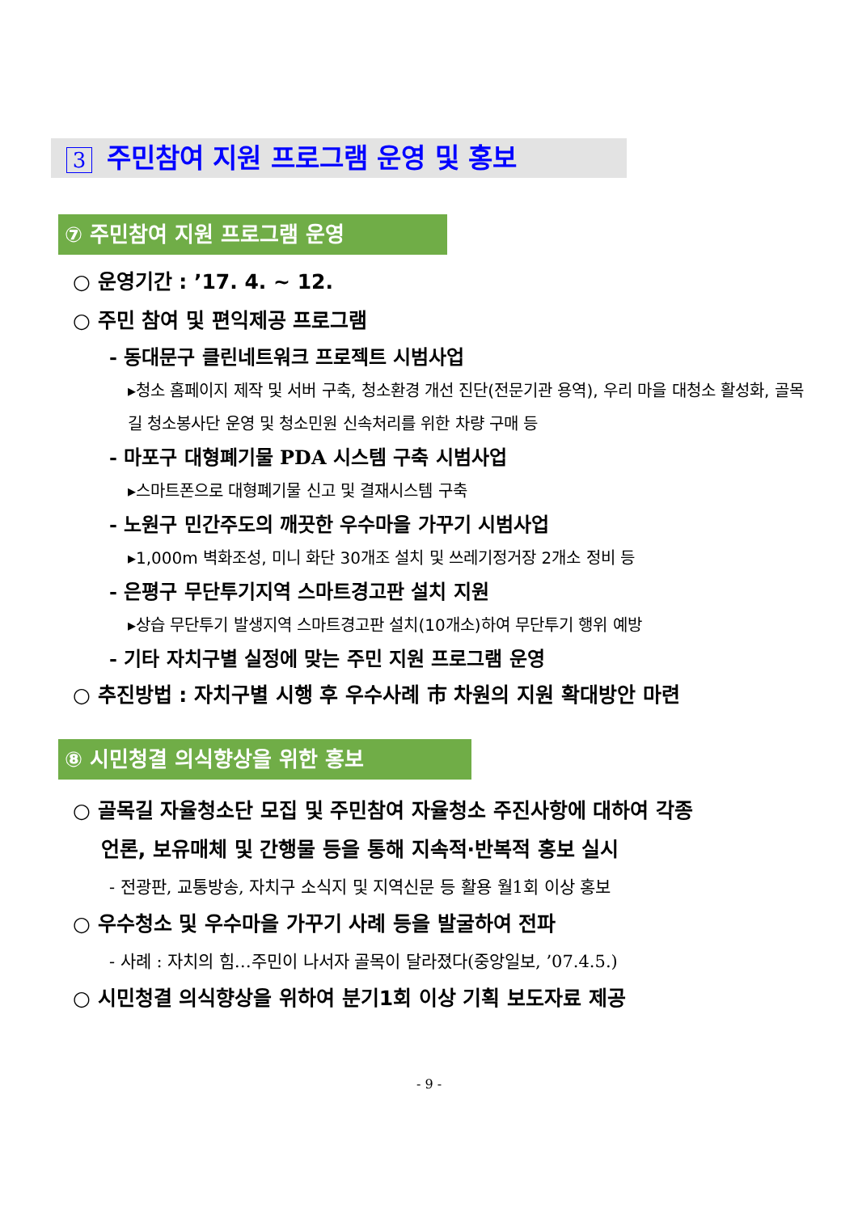3 주민참여 지원 프로그램 운영 및 홍보
⑦ 주민참여 지원 프로그램 운영
○ 운영기간 : ’17. 4. ~ 12.
○ 주민 참여 및 편익제공 프로그램
- 동대문구 클린네트워크 프로젝트 시범사업
▸청소 홈페이지 제작 및 서버 구축, 청소환경 개선 진단(전문기관 용역), 우리 마을 대청소 활성화, 골목길 청소봉사단 운영 및 청소민원 신속처리를 위한 차량 구매 등
- 마포구 대형폐기물 PDA 시스템 구축 시범사업
▸스마트폰으로 대형폐기물 신고 및 결재시스템 구축
- 노원구 민간주도의 깨끗한 우수마을 가꾸기 시범사업
▸1,000m 벽화조성, 미니 화단 30개조 설치 및 쓰레기정거장 2개소 정비 등
- 은평구 무단투기지역 스마트경고판 설치 지원
▸상습 무단투기 발생지역 스마트경고판 설치(10개소)하여 무단투기 행위 예방
- 기타 자치구별 실정에 맞는 주민 지원 프로그램 운영
○ 추진방법 : 자치구별 시행 후 우수사례 市 차원의 지원 확대방안 마련
⑧ 시민청결 의식향상을 위한 홍보
○ 골목길 자율청소단 모집 및 주민참여 자율청소 주진사항에 대하여 각종
언론, 보유매체 및 간행물 등을 통해 지속적·반복적 홍보 실시
- 전광판, 교통방송, 자치구 소식지 및 지역신문 등 활용 월1회 이상 홍보
○ 우수청소 및 우수마을 가꾸기 사례 등을 발굴하여 전파
- 사례 : 자치의 힘…주민이 나서자 골목이 달라졌다(중앙일보, ’07.4.5.)
○ 시민청결 의식향상을 위하여 분기1회 이상 기획 보도자료 제공
- 9 -